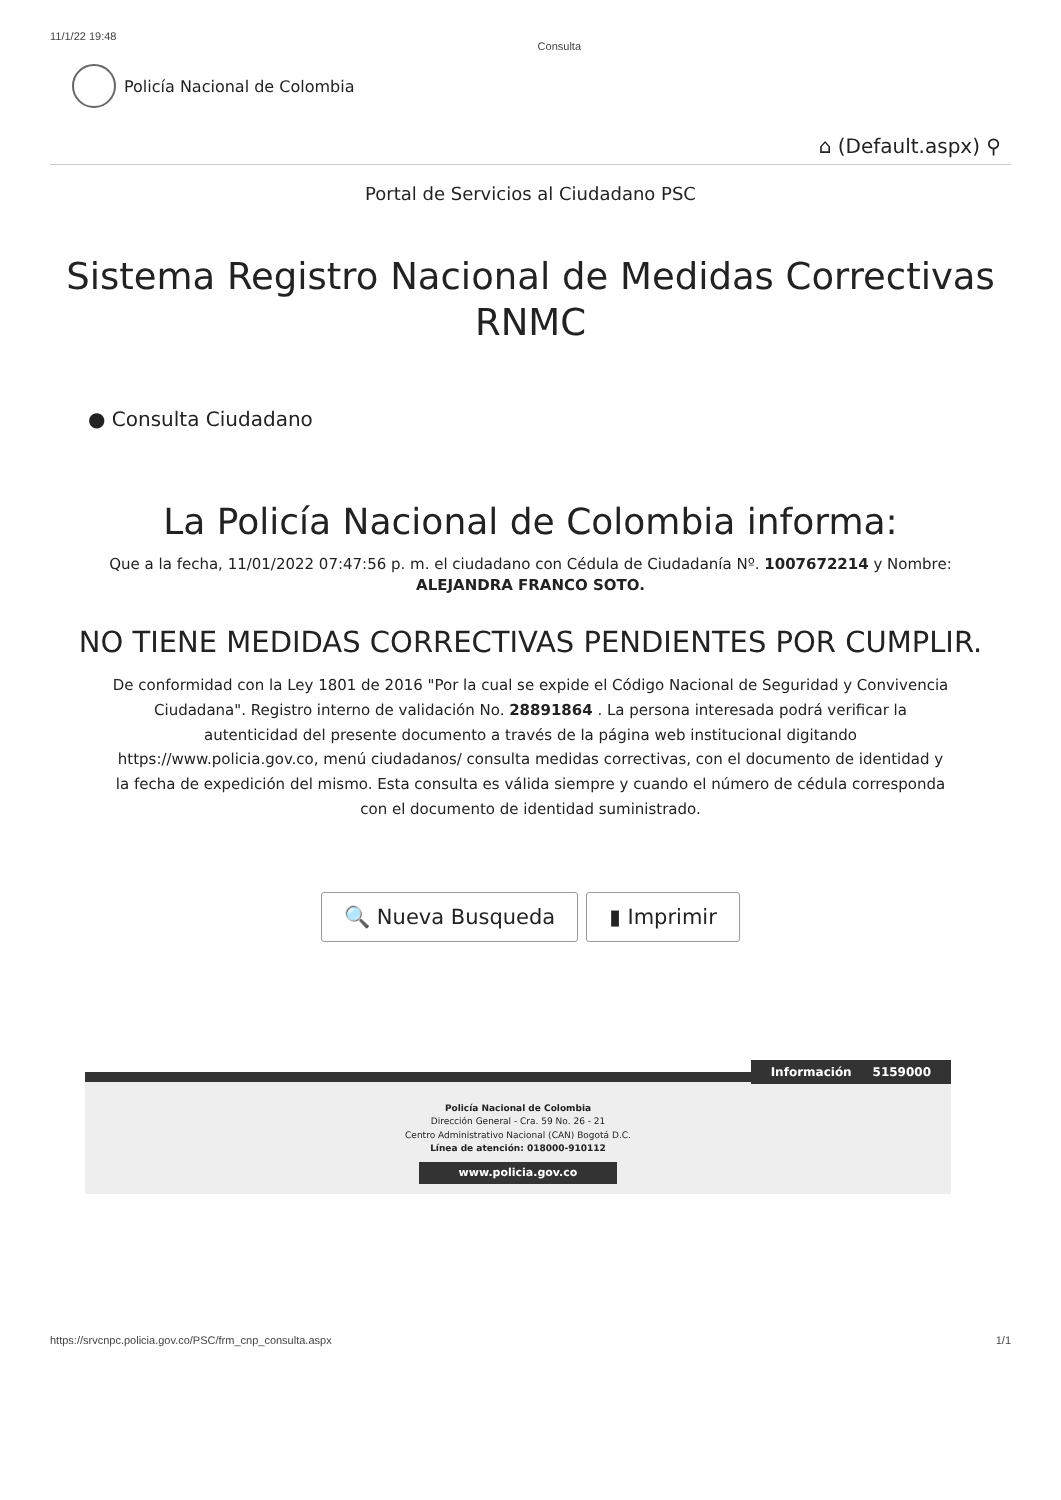11/1/22 19:48 Consulta
Policía Nacional de Colombia
⌂ (Default.aspx) ⚲
Portal de Servicios al Ciudadano PSC
Sistema Registro Nacional de Medidas Correctivas
RNMC
● Consulta Ciudadano
La Policía Nacional de Colombia informa:
Que a la fecha, 11/01/2022 07:47:56 p. m. el ciudadano con Cédula de Ciudadanía Nº. 1007672214 y Nombre:
ALEJANDRA FRANCO SOTO.
NO TIENE MEDIDAS CORRECTIVAS PENDIENTES POR CUMPLIR.
De conformidad con la Ley 1801 de 2016 "Por la cual se expide el Código Nacional de Seguridad y Convivencia Ciudadana". Registro interno de validación No. 28891864 . La persona interesada podrá verificar la autenticidad del presente documento a través de la página web institucional digitando https://www.policia.gov.co, menú ciudadanos/ consulta medidas correctivas, con el documento de identidad y la fecha de expedición del mismo. Esta consulta es válida siempre y cuando el número de cédula corresponda con el documento de identidad suministrado.
🔍 Nueva Busqueda ▮ Imprimir
Información 5159000
Policía Nacional de Colombia
Dirección General - Cra. 59 No. 26 - 21
Centro Administrativo Nacional (CAN) Bogotá D.C.
Línea de atención: 018000-910112
www.policia.gov.co
https://srvcnpc.policia.gov.co/PSC/frm_cnp_consulta.aspx 1/1